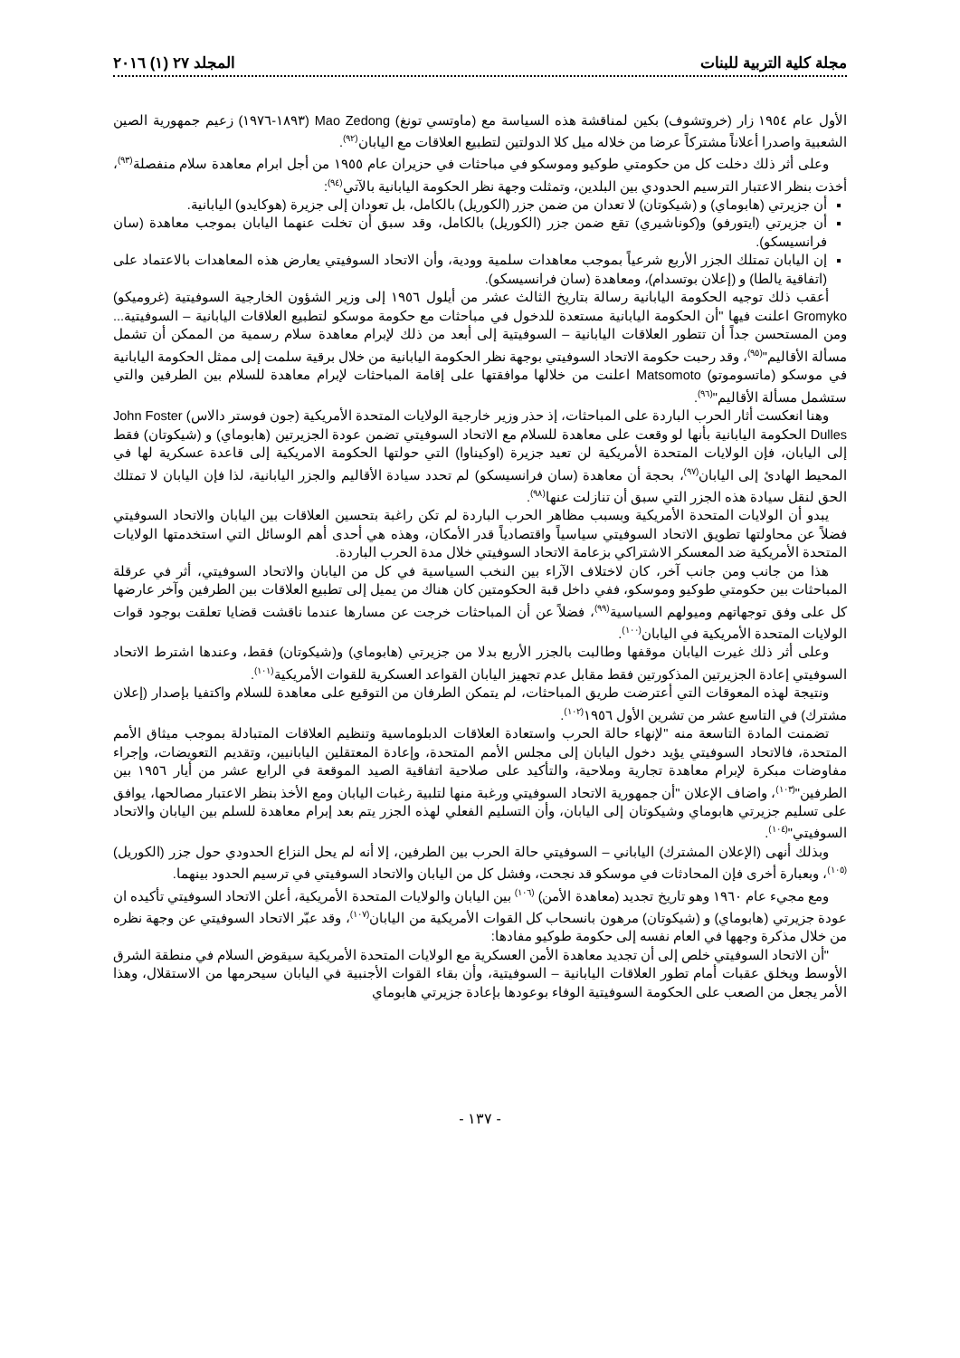مجلة كلية التربية للبنات المجلد ٢٧ (١) ٢٠١٦
الأول عام ١٩٥٤ زار (خروتشوف) بكين لمناقشة هذه السياسة مع (ماوتسي تونغ) Mao Zedong (١٨٩٣-١٩٧٦) زعيم جمهورية الصين الشعبية واصدرا أعلاناً مشتركاً عرضا من خلاله ميل كلا الدولتين لتطبيع العلاقات مع اليابان<sup>(٩٢)</sup>.
وعلى أثر ذلك دخلت كل من حكومتي طوكيو وموسكو في مباحثات في حزيران عام ١٩٥٥ من أجل ابرام معاهدة سلام منفصلة<sup>(٩٣)</sup>، أخذت بنظر الاعتبار الترسيم الحدودي بين البلدين، وتمثلت وجهة نظر الحكومة اليابانية بالآتي<sup>(٩٤)</sup>:
أن جزيرتي (هابوماي) و (شيكوتان) لا تعدان من ضمن جزر (الكوريل) بالكامل، بل تعودان إلى جزيرة (هوكايدو) اليابانية.
أن جزيرتي (ايتورفو) و(كوناشيري) تقع ضمن جزر (الكوريل) بالكامل، وقد سبق أن تخلت عنهما اليابان بموجب معاهدة (سان فرانسيسكو).
إن اليابان تمتلك الجزر الأربع شرعياً بموجب معاهدات سلمية وودية، وأن الاتحاد السوفيتي يعارض هذه المعاهدات بالاعتماد على (اتفاقية يالطا) و (إعلان بوتسدام)، ومعاهدة (سان فرانسيسكو).
أعقب ذلك توجيه الحكومة اليابانية رسالة بتاريخ الثالث عشر من أيلول ١٩٥٦ إلى وزير الشؤون الخارجية السوفيتية (غروميكو) Gromyko اعلنت فيها "أن الحكومة اليابانية مستعدة للدخول في مباحثات مع حكومة موسكو لتطبيع العلاقات اليابانية – السوفيتية... ومن المستحسن جداً أن تتطور العلاقات اليابانية – السوفيتية إلى أبعد من ذلك لإبرام معاهدة سلام رسمية من الممكن أن تشمل مسألة الأقاليم"<sup>(٩٥)</sup>، وقد رحبت حكومة الاتحاد السوفيتي بوجهة نظر الحكومة اليابانية من خلال برقية سلمت إلى ممثل الحكومة اليابانية في موسكو (ماتسوموتو) Matsomoto اعلنت من خلالها موافقتها على إقامة المباحثات لإبرام معاهدة للسلام بين الطرفين والتي ستشمل مسألة الأقاليم"<sup>(٩٦)</sup>.
وهنا انعكست أثار الحرب الباردة على المباحثات، إذ حذر وزير خارجية الولايات المتحدة الأمريكية (جون فوستر دالاس) John Foster Dulles الحكومة اليابانية بأنها لو وقعت على معاهدة للسلام مع الاتحاد السوفيتي تضمن عودة الجزيرتين (هابوماي) و (شيكوتان) فقط إلى اليابان، فإن الولايات المتحدة الأمريكية لن تعيد جزيرة (اوكيناوا) التي حولتها الحكومة الامريكية إلى قاعدة عسكرية لها في المحيط الهادئ إلى اليابان<sup>(٩٧)</sup>، بحجة أن معاهدة (سان فرانسيسكو) لم تحدد سيادة الأقاليم والجزر اليابانية، لذا فإن اليابان لا تمتلك الحق لنقل سيادة هذه الجزر التي سبق أن تنازلت عنها<sup>(٩٨)</sup>.
يبدو أن الولايات المتحدة الأمريكية وبسبب مظاهر الحرب الباردة لم تكن راغبة بتحسين العلاقات بين اليابان والاتحاد السوفيتي فضلاً عن محاولتها تطويق الاتحاد السوفيتي سياسياً واقتصادياً قدر الأمكان، وهذه هي أحدى أهم الوسائل التي استخدمتها الولايات المتحدة الأمريكية ضد المعسكر الاشتراكي بزعامة الاتحاد السوفيتي خلال مدة الحرب الباردة.
هذا من جانب ومن جانب آخر، كان لاختلاف الآراء بين النخب السياسية في كل من اليابان والاتحاد السوفيتي، أثر في عرقلة المباحثات بين حكومتي طوكيو وموسكو، ففي داخل قبة الحكومتين كان هناك من يميل إلى تطبيع العلاقات بين الطرفين وآخر عارضها كل على وفق توجهاتهم وميولهم السياسية<sup>(٩٩)</sup>، فضلاً عن أن المباحثات خرجت عن مسارها عندما ناقشت قضايا تعلقت بوجود قوات الولايات المتحدة الأمريكية في اليابان<sup>(١٠٠)</sup>.
وعلى أثر ذلك غيرت اليابان موقفها وطالبت بالجزر الأربع بدلا من جزيرتي (هابوماي) و(شيكوتان) فقط، وعندها اشترط الاتحاد السوفيتي إعادة الجزيرتين المذكورتين فقط مقابل عدم تجهيز اليابان القواعد العسكرية للقوات الأمريكية<sup>(١٠١)</sup>.
ونتيجة لهذه المعوقات التي أعترضت طريق المباحثات، لم يتمكن الطرفان من التوقيع على معاهدة للسلام واكتفيا بإصدار (إعلان مشترك) في التاسع عشر من تشرين الأول ١٩٥٦<sup>(١٠٢)</sup>.
تضمنت المادة التاسعة منه "لإنهاء حالة الحرب واستعادة العلاقات الدبلوماسية وتنظيم العلاقات المتبادلة بموجب ميثاق الأمم المتحدة، فالاتحاد السوفيتي يؤيد دخول اليابان إلى مجلس الأمم المتحدة، وإعادة المعتقلين اليابانيين، وتقديم التعويضات، وإجراء مفاوضات مبكرة لإبرام معاهدة تجارية وملاحية، والتأكيد على صلاحية اتفاقية الصيد الموقعة في الرابع عشر من أيار ١٩٥٦ بين الطرفين"<sup>(١٠٣)</sup>، واضاف الإعلان "أن جمهورية الاتحاد السوفيتي ورغبة منها لتلبية رغبات اليابان ومع الأخذ بنظر الاعتبار مصالحها، يوافق على تسليم جزيرتي هابوماي وشيكوتان إلى اليابان، وأن التسليم الفعلي لهذه الجزر يتم بعد إبرام معاهدة للسلم بين اليابان والاتحاد السوفيتي"<sup>(١٠٤)</sup>.
وبذلك أنهى (الإعلان المشترك) الياباني – السوفيتي حالة الحرب بين الطرفين، إلا أنه لم يحل النزاع الحدودي حول جزر (الكوريل) <sup>(١٠٥)</sup>، وبعبارة أخرى فإن المحادثات في موسكو قد نجحت، وفشل كل من اليابان والاتحاد السوفيتي في ترسيم الحدود بينهما.
ومع مجيء عام ١٩٦٠ وهو تاريخ تجديد (معاهدة الأمن) <sup>(١٠٦)</sup> بين اليابان والولايات المتحدة الأمريكية، أعلن الاتحاد السوفيتي تأكيده ان عودة جزيرتي (هابوماي) و (شيكوتان) مرهون بانسحاب كل القوات الأمريكية من اليابان<sup>(١٠٧)</sup>، وقد عبّر الاتحاد السوفيتي عن وجهة نظره من خلال مذكرة وجهها في العام نفسه إلى حكومة طوكيو مفادها:
"أن الاتحاد السوفيتي خلص إلى أن تجديد معاهدة الأمن العسكرية مع الولايات المتحدة الأمريكية سيقوض السلام في منطقة الشرق الأوسط ويخلق عقبات أمام تطور العلاقات اليابانية – السوفيتية، وأن بقاء القوات الأجنبية في اليابان سيحرمها من الاستقلال، وهذا الأمر يجعل من الصعب على الحكومة السوفيتية الوفاء بوعودها بإعادة جزيرتي هابوماي
- ١٣٧ -